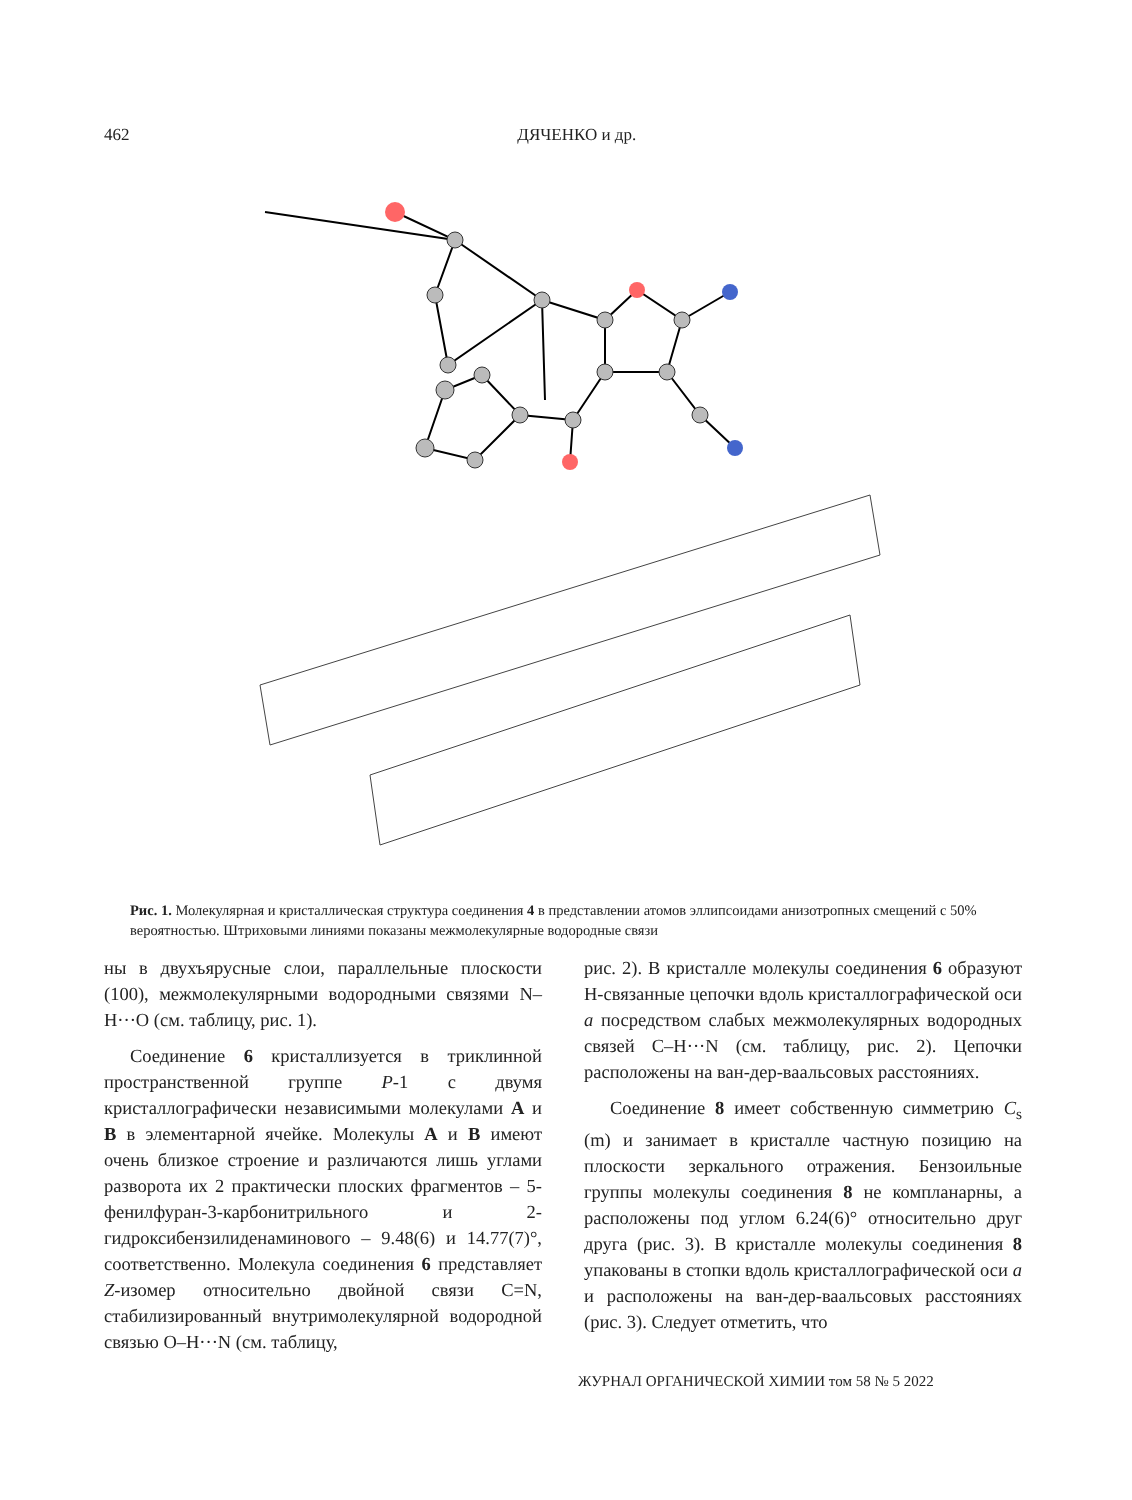462 ДЯЧЕНКО и др.
Рис. 1. Молекулярная и кристаллическая структура соединения 4 в представлении атомов эллипсоидами анизотропных смещений с 50% вероятностью. Штриховыми линиями показаны межмолекулярные водородные связи
ны в двухъярусные слои, параллельные плоскости (100), межмолекулярными водородными связями N–H···O (см. таблицу, рис. 1).
Соединение 6 кристаллизуется в триклинной пространственной группе P-1 с двумя кристаллографически независимыми молекулами A и B в элементарной ячейке. Молекулы A и B имеют очень близкое строение и различаются лишь углами разворота их 2 практически плоских фрагментов – 5-фенилфуран-3-карбонитрильного и 2-гидроксибензилиденаминового – 9.48(6) и 14.77(7)°, соответственно. Молекула соединения 6 представляет Z-изомер относительно двойной связи C=N, стабилизированный внутримолекулярной водородной связью O–H···N (см. таблицу,
рис. 2). В кристалле молекулы соединения 6 образуют Н-связанные цепочки вдоль кристаллографической оси a посредством слабых межмолекулярных водородных связей C–H···N (см. таблицу, рис. 2). Цепочки расположены на ван-дер-ваальсовых расстояниях.
Соединение 8 имеет собственную симметрию C<sub>s</sub> (m) и занимает в кристалле частную позицию на плоскости зеркального отражения. Бензоильные группы молекулы соединения 8 не компланарны, а расположены под углом 6.24(6)° относительно друг друга (рис. 3). В кристалле молекулы соединения 8 упакованы в стопки вдоль кристаллографической оси a и расположены на ван-дер-ваальсовых расстояниях (рис. 3). Следует отметить, что
ЖУРНАЛ ОРГАНИЧЕСКОЙ ХИМИИ том 58 № 5 2022